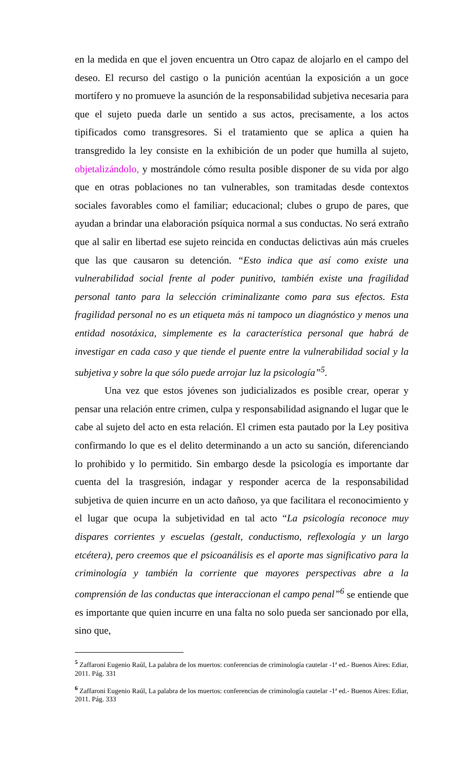en la medida en que el joven encuentra un Otro capaz de alojarlo en el campo del deseo. El recurso del castigo o la punición acentúan la exposición a un goce mortífero y no promueve la asunción de la responsabilidad subjetiva necesaria para que el sujeto pueda darle un sentido a sus actos, precisamente, a los actos tipificados como transgresores. Si el tratamiento que se aplica a quien ha transgredido la ley consiste en la exhibición de un poder que humilla al sujeto, objetalizándolo, y mostrándole cómo resulta posible disponer de su vida por algo que en otras poblaciones no tan vulnerables, son tramitadas desde contextos sociales favorables como el familiar; educacional; clubes o grupo de pares, que ayudan a brindar una elaboración psíquica normal a sus conductas. No será extraño que al salir en libertad ese sujeto reincida en conductas delictivas aún más crueles que las que causaron su detención. “Esto indica que así como existe una vulnerabilidad social frente al poder punitivo, también existe una fragilidad personal tanto para la selección criminalizante como para sus efectos. Esta fragilidad personal no es un etiqueta más ni tampoco un diagnóstico y menos una entidad nosotáxica, simplemente es la característica personal que habrá de investigar en cada caso y que tiende el puente entre la vulnerabilidad social y la subjetiva y sobre la que sólo puede arrojar luz la psicología”<sup>5</sup>.
Una vez que estos jóvenes son judicializados es posible crear, operar y pensar una relación entre crimen, culpa y responsabilidad asignando el lugar que le cabe al sujeto del acto en esta relación. El crimen esta pautado por la Ley positiva confirmando lo que es el delito determinando a un acto su sanción, diferenciando lo prohibido y lo permitido. Sin embargo desde la psicología es importante dar cuenta del la trasgresión, indagar y responder acerca de la responsabilidad subjetiva de quien incurre en un acto dañoso, ya que facilitara el reconocimiento y el lugar que ocupa la subjetividad en tal acto “La psicología reconoce muy dispares corrientes y escuelas (gestalt, conductismo, reflexología y un largo etcétera), pero creemos que el psicoanálisis es el aporte mas significativo para la criminología y también la corriente que mayores perspectivas abre a la comprensión de las conductas que interaccionan el campo penal”<sup>6</sup> se entiende que es importante que quien incurre en una falta no solo pueda ser sancionado por ella, sino que,
<sup>5</sup> Zaffaroni Eugenio Raúl, La palabra de los muertos: conferencias de criminología cautelar -1ª ed.- Buenos Aires: Ediar, 2011. Pág. 331
<sup>6</sup> Zaffaroni Eugenio Raúl, La palabra de los muertos: conferencias de criminología cautelar -1ª ed.- Buenos Aires: Ediar, 2011. Pág. 333